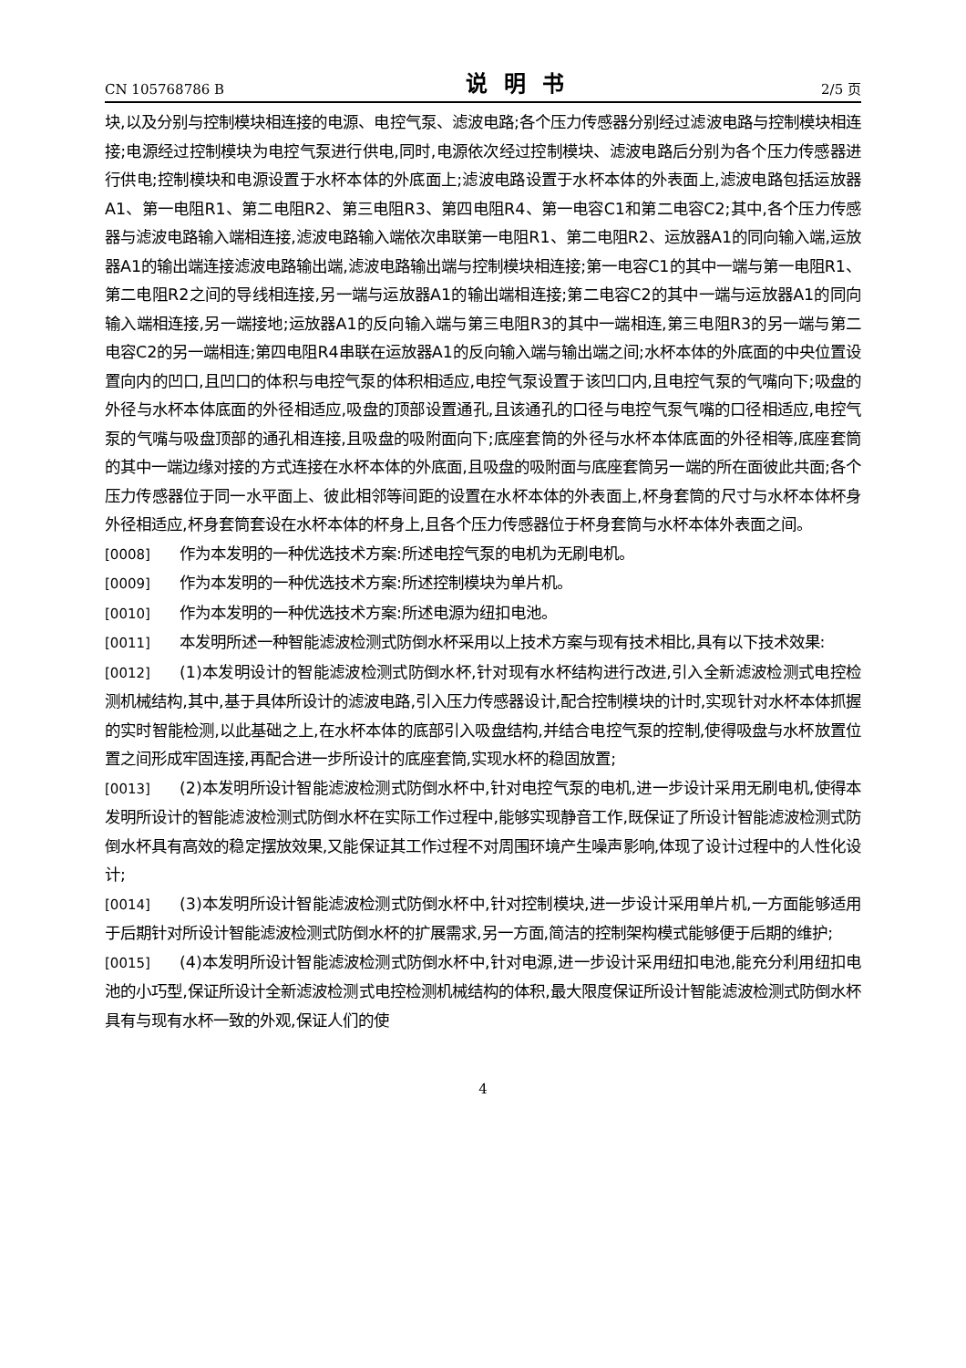CN 105768786 B 说明书 2/5 页
块,以及分别与控制模块相连接的电源、电控气泵、滤波电路;各个压力传感器分别经过滤波电路与控制模块相连接;电源经过控制模块为电控气泵进行供电,同时,电源依次经过控制模块、滤波电路后分别为各个压力传感器进行供电;控制模块和电源设置于水杯本体的外底面上;滤波电路设置于水杯本体的外表面上,滤波电路包括运放器A1、第一电阻R1、第二电阻R2、第三电阻R3、第四电阻R4、第一电容C1和第二电容C2;其中,各个压力传感器与滤波电路输入端相连接,滤波电路输入端依次串联第一电阻R1、第二电阻R2、运放器A1的同向输入端,运放器A1的输出端连接滤波电路输出端,滤波电路输出端与控制模块相连接;第一电容C1的其中一端与第一电阻R1、第二电阻R2之间的导线相连接,另一端与运放器A1的输出端相连接;第二电容C2的其中一端与运放器A1的同向输入端相连接,另一端接地;运放器A1的反向输入端与第三电阻R3的其中一端相连,第三电阻R3的另一端与第二电容C2的另一端相连;第四电阻R4串联在运放器A1的反向输入端与输出端之间;水杯本体的外底面的中央位置设置向内的凹口,且凹口的体积与电控气泵的体积相适应,电控气泵设置于该凹口内,且电控气泵的气嘴向下;吸盘的外径与水杯本体底面的外径相适应,吸盘的顶部设置通孔,且该通孔的口径与电控气泵气嘴的口径相适应,电控气泵的气嘴与吸盘顶部的通孔相连接,且吸盘的吸附面向下;底座套筒的外径与水杯本体底面的外径相等,底座套筒的其中一端边缘对接的方式连接在水杯本体的外底面,且吸盘的吸附面与底座套筒另一端的所在面彼此共面;各个压力传感器位于同一水平面上、彼此相邻等间距的设置在水杯本体的外表面上,杯身套筒的尺寸与水杯本体杯身外径相适应,杯身套筒套设在水杯本体的杯身上,且各个压力传感器位于杯身套筒与水杯本体外表面之间。
[0008] 作为本发明的一种优选技术方案:所述电控气泵的电机为无刷电机。
[0009] 作为本发明的一种优选技术方案:所述控制模块为单片机。
[0010] 作为本发明的一种优选技术方案:所述电源为纽扣电池。
[0011] 本发明所述一种智能滤波检测式防倒水杯采用以上技术方案与现有技术相比,具有以下技术效果:
[0012] (1)本发明设计的智能滤波检测式防倒水杯,针对现有水杯结构进行改进,引入全新滤波检测式电控检测机械结构,其中,基于具体所设计的滤波电路,引入压力传感器设计,配合控制模块的计时,实现针对水杯本体抓握的实时智能检测,以此基础之上,在水杯本体的底部引入吸盘结构,并结合电控气泵的控制,使得吸盘与水杯放置位置之间形成牢固连接,再配合进一步所设计的底座套筒,实现水杯的稳固放置;
[0013] (2)本发明所设计智能滤波检测式防倒水杯中,针对电控气泵的电机,进一步设计采用无刷电机,使得本发明所设计的智能滤波检测式防倒水杯在实际工作过程中,能够实现静音工作,既保证了所设计智能滤波检测式防倒水杯具有高效的稳定摆放效果,又能保证其工作过程不对周围环境产生噪声影响,体现了设计过程中的人性化设计;
[0014] (3)本发明所设计智能滤波检测式防倒水杯中,针对控制模块,进一步设计采用单片机,一方面能够适用于后期针对所设计智能滤波检测式防倒水杯的扩展需求,另一方面,简洁的控制架构模式能够便于后期的维护;
[0015] (4)本发明所设计智能滤波检测式防倒水杯中,针对电源,进一步设计采用纽扣电池,能充分利用纽扣电池的小巧型,保证所设计全新滤波检测式电控检测机械结构的体积,最大限度保证所设计智能滤波检测式防倒水杯具有与现有水杯一致的外观,保证人们的使
4